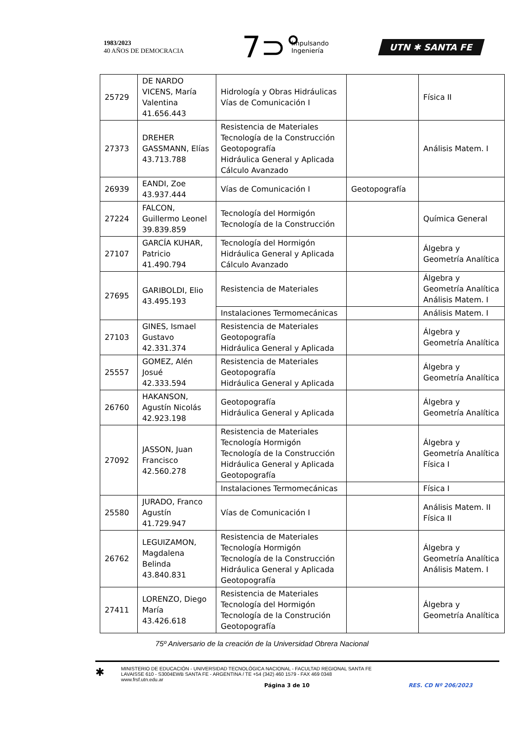1983/2023
40 AÑOS DE DEMOCRACIA
7⊃°
Impulsando
Ingeniería
UTN ✱ SANTA FE
| 25729 | DE NARDO VICENS, María Valentina 41.656.443 | Hidrología y Obras Hidráulicas Vías de Comunicación I | | Física II |
| 27373 | DREHER GASSMANN, Elías 43.713.788 | Resistencia de Materiales Tecnología de la Construcción Geotopografía Hidráulica General y Aplicada Cálculo Avanzado | | Análisis Matem. I |
| 26939 | EANDI, Zoe 43.937.444 | Vías de Comunicación I | Geotopografía | |
| 27224 | FALCON, Guillermo Leonel 39.839.859 | Tecnología del Hormigón Tecnología de la Construcción | | Química General |
| 27107 | GARCÍA KUHAR, Patricio 41.490.794 | Tecnología del Hormigón Hidráulica General y Aplicada Cálculo Avanzado | | Álgebra y Geometría Analítica |
| 27695 | GARIBOLDI, Elio 43.495.193 | Resistencia de Materiales | | Álgebra y Geometría Analítica Análisis Matem. I |
| | | Instalaciones Termomecánicas | | Análisis Matem. I |
| 27103 | GINES, Ismael Gustavo 42.331.374 | Resistencia de Materiales Geotopografía Hidráulica General y Aplicada | | Álgebra y Geometría Analítica |
| 25557 | GOMEZ, Alén Josué 42.333.594 | Resistencia de Materiales Geotopografía Hidráulica General y Aplicada | | Álgebra y Geometría Analítica |
| 26760 | HAKANSON, Agustín Nicolás 42.923.198 | Geotopografía Hidráulica General y Aplicada | | Álgebra y Geometría Analítica |
| 27092 | JASSON, Juan Francisco 42.560.278 | Resistencia de Materiales Tecnología Hormigón Tecnología de la Construcción Hidráulica General y Aplicada Geotopografía | | Álgebra y Geometría Analítica Física I |
| | | Instalaciones Termomecánicas | | Física I |
| 25580 | JURADO, Franco Agustín 41.729.947 | Vías de Comunicación I | | Análisis Matem. II Física II |
| 26762 | LEGUIZAMON, Magdalena Belinda 43.840.831 | Resistencia de Materiales Tecnología Hormigón Tecnología de la Construcción Hidráulica General y Aplicada Geotopografía | | Álgebra y Geometría Analítica Análisis Matem. I |
| 27411 | LORENZO, Diego María 43.426.618 | Resistencia de Materiales Tecnología del Hormigón Tecnología de la Construción Geotopografía | | Álgebra y Geometría Analítica |
75º Aniversario de la creación de la Universidad Obrera Nacional
✱
MINISTERIO DE EDUCACIÓN - UNIVERSIDAD TECNOLÓGICA NACIONAL - FACULTAD REGIONAL SANTA FE
LAVAISSE 610 - S3004EWB SANTA FE - ARGENTINA / TE +54 (342) 460 1579 - FAX 469 0348
www.frsf.utn.edu.ar
Página 3 de 10 RES. CD Nº 206/2023